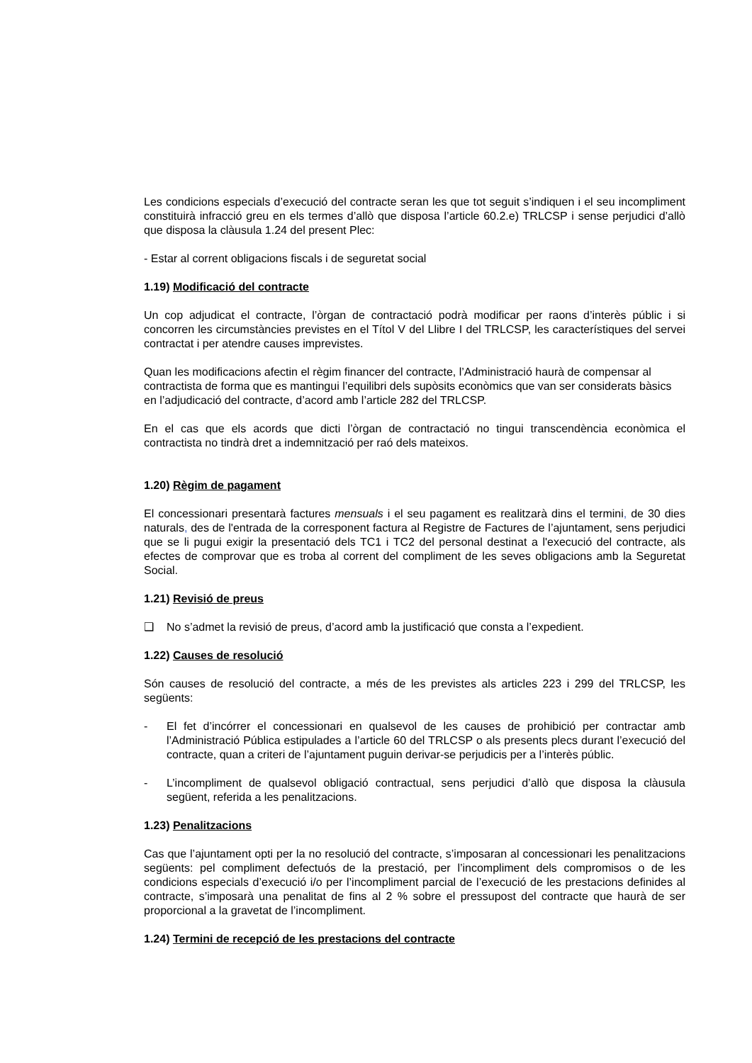Les condicions especials d’execució del contracte seran les que tot seguit s’indiquen i el seu incompliment constituirà infracció greu en els termes d’allò que disposa l’article 60.2.e) TRLCSP i sense perjudici d’allò que disposa la clàusula 1.24 del present Plec:
- Estar al corrent obligacions fiscals i de seguretat social
1.19) Modificació del contracte
Un cop adjudicat el contracte, l’òrgan de contractació podrà modificar per raons d’interès públic i si concorren les circumstàncies previstes en el Títol V del Llibre I del TRLCSP, les característiques del servei contractat i per atendre causes imprevistes.
Quan les modificacions afectin el règim financer del contracte, l’Administració haurà de compensar al contractista de forma que es mantingui l’equilibri dels supòsits econòmics que van ser considerats bàsics en l’adjudicació del contracte, d’acord amb l’article 282 del TRLCSP.
En el cas que els acords que dicti l’òrgan de contractació no tingui transcendència econòmica el contractista no tindrà dret a indemnització per raó dels mateixos.
1.20) Règim de pagament
El concessionari presentarà factures mensuals i el seu pagament es realitzarà dins el termini, de 30 dies naturals, des de l'entrada de la corresponent factura al Registre de Factures de l’ajuntament, sens perjudici que se li pugui exigir la presentació dels TC1 i TC2 del personal destinat a l'execució del contracte, als efectes de comprovar que es troba al corrent del compliment de les seves obligacions amb la Seguretat Social.
1.21) Revisió de preus
❑ No s’admet la revisió de preus, d’acord amb la justificació que consta a l’expedient.
1.22) Causes de resolució
Són causes de resolució del contracte, a més de les previstes als articles 223 i 299 del TRLCSP, les següents:
- El fet d’incórrer el concessionari en qualsevol de les causes de prohibició per contractar amb l’Administració Pública estipulades a l’article 60 del TRLCSP o als presents plecs durant l’execució del contracte, quan a criteri de l’ajuntament puguin derivar-se perjudicis per a l’interès públic.
- L’incompliment de qualsevol obligació contractual, sens perjudici d’allò que disposa la clàusula següent, referida a les penalitzacions.
1.23) Penalitzacions
Cas que l’ajuntament opti per la no resolució del contracte, s’imposaran al concessionari les penalitzacions següents: pel compliment defectuós de la prestació, per l’incompliment dels compromisos o de les condicions especials d’execució i/o per l’incompliment parcial de l’execució de les prestacions definides al contracte, s’imposarà una penalitat de fins al 2 % sobre el pressupost del contracte que haurà de ser proporcional a la gravetat de l’incompliment.
1.24) Termini de recepció de les prestacions del contracte